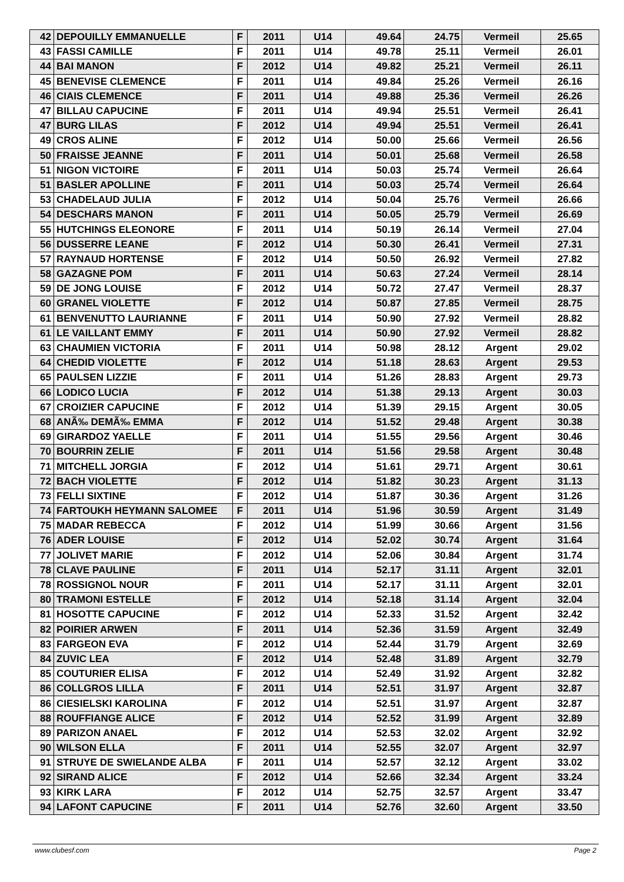| 42 | DEPOUILLY EMMANUELLE | F | 2011 | U14 | 49.64 | 24.75 | Vermeil | 25.65 |
| 43 | FASSI CAMILLE | F | 2011 | U14 | 49.78 | 25.11 | Vermeil | 26.01 |
| 44 | BAI MANON | F | 2012 | U14 | 49.82 | 25.21 | Vermeil | 26.11 |
| 45 | BENEVISE CLEMENCE | F | 2011 | U14 | 49.84 | 25.26 | Vermeil | 26.16 |
| 46 | CIAIS CLEMENCE | F | 2011 | U14 | 49.88 | 25.36 | Vermeil | 26.26 |
| 47 | BILLAU CAPUCINE | F | 2011 | U14 | 49.94 | 25.51 | Vermeil | 26.41 |
| 47 | BURG LILAS | F | 2012 | U14 | 49.94 | 25.51 | Vermeil | 26.41 |
| 49 | CROS ALINE | F | 2012 | U14 | 50.00 | 25.66 | Vermeil | 26.56 |
| 50 | FRAISSE JEANNE | F | 2011 | U14 | 50.01 | 25.68 | Vermeil | 26.58 |
| 51 | NIGON VICTOIRE | F | 2011 | U14 | 50.03 | 25.74 | Vermeil | 26.64 |
| 51 | BASLER APOLLINE | F | 2011 | U14 | 50.03 | 25.74 | Vermeil | 26.64 |
| 53 | CHADELAUD JULIA | F | 2012 | U14 | 50.04 | 25.76 | Vermeil | 26.66 |
| 54 | DESCHARS MANON | F | 2011 | U14 | 50.05 | 25.79 | Vermeil | 26.69 |
| 55 | HUTCHINGS ELEONORE | F | 2011 | U14 | 50.19 | 26.14 | Vermeil | 27.04 |
| 56 | DUSSERRE LEANE | F | 2012 | U14 | 50.30 | 26.41 | Vermeil | 27.31 |
| 57 | RAYNAUD HORTENSE | F | 2012 | U14 | 50.50 | 26.92 | Vermeil | 27.82 |
| 58 | GAZAGNE POM | F | 2011 | U14 | 50.63 | 27.24 | Vermeil | 28.14 |
| 59 | DE JONG LOUISE | F | 2012 | U14 | 50.72 | 27.47 | Vermeil | 28.37 |
| 60 | GRANEL VIOLETTE | F | 2012 | U14 | 50.87 | 27.85 | Vermeil | 28.75 |
| 61 | BENVENUTTO LAURIANNE | F | 2011 | U14 | 50.90 | 27.92 | Vermeil | 28.82 |
| 61 | LE VAILLANT EMMY | F | 2011 | U14 | 50.90 | 27.92 | Vermeil | 28.82 |
| 63 | CHAUMIEN VICTORIA | F | 2011 | U14 | 50.98 | 28.12 | Argent | 29.02 |
| 64 | CHEDID VIOLETTE | F | 2012 | U14 | 51.18 | 28.63 | Argent | 29.53 |
| 65 | PAULSEN LIZZIE | F | 2011 | U14 | 51.26 | 28.83 | Argent | 29.73 |
| 66 | LODICO LUCIA | F | 2012 | U14 | 51.38 | 29.13 | Argent | 30.03 |
| 67 | CROIZIER CAPUCINE | F | 2012 | U14 | 51.39 | 29.15 | Argent | 30.05 |
| 68 | ANÃ‰ DEMÃ‰ EMMA | F | 2012 | U14 | 51.52 | 29.48 | Argent | 30.38 |
| 69 | GIRARDOZ YAELLE | F | 2011 | U14 | 51.55 | 29.56 | Argent | 30.46 |
| 70 | BOURRIN ZELIE | F | 2011 | U14 | 51.56 | 29.58 | Argent | 30.48 |
| 71 | MITCHELL JORGIA | F | 2012 | U14 | 51.61 | 29.71 | Argent | 30.61 |
| 72 | BACH VIOLETTE | F | 2012 | U14 | 51.82 | 30.23 | Argent | 31.13 |
| 73 | FELLI SIXTINE | F | 2012 | U14 | 51.87 | 30.36 | Argent | 31.26 |
| 74 | FARTOUKH HEYMANN SALOMEE | F | 2011 | U14 | 51.96 | 30.59 | Argent | 31.49 |
| 75 | MADAR REBECCA | F | 2012 | U14 | 51.99 | 30.66 | Argent | 31.56 |
| 76 | ADER LOUISE | F | 2012 | U14 | 52.02 | 30.74 | Argent | 31.64 |
| 77 | JOLIVET MARIE | F | 2012 | U14 | 52.06 | 30.84 | Argent | 31.74 |
| 78 | CLAVE PAULINE | F | 2011 | U14 | 52.17 | 31.11 | Argent | 32.01 |
| 78 | ROSSIGNOL NOUR | F | 2011 | U14 | 52.17 | 31.11 | Argent | 32.01 |
| 80 | TRAMONI ESTELLE | F | 2012 | U14 | 52.18 | 31.14 | Argent | 32.04 |
| 81 | HOSOTTE CAPUCINE | F | 2012 | U14 | 52.33 | 31.52 | Argent | 32.42 |
| 82 | POIRIER ARWEN | F | 2011 | U14 | 52.36 | 31.59 | Argent | 32.49 |
| 83 | FARGEON EVA | F | 2012 | U14 | 52.44 | 31.79 | Argent | 32.69 |
| 84 | ZUVIC LEA | F | 2012 | U14 | 52.48 | 31.89 | Argent | 32.79 |
| 85 | COUTURIER ELISA | F | 2012 | U14 | 52.49 | 31.92 | Argent | 32.82 |
| 86 | COLLGROS LILLA | F | 2011 | U14 | 52.51 | 31.97 | Argent | 32.87 |
| 86 | CIESIELSKI KAROLINA | F | 2012 | U14 | 52.51 | 31.97 | Argent | 32.87 |
| 88 | ROUFFIANGE ALICE | F | 2012 | U14 | 52.52 | 31.99 | Argent | 32.89 |
| 89 | PARIZON ANAEL | F | 2012 | U14 | 52.53 | 32.02 | Argent | 32.92 |
| 90 | WILSON ELLA | F | 2011 | U14 | 52.55 | 32.07 | Argent | 32.97 |
| 91 | STRUYE DE SWIELANDE ALBA | F | 2011 | U14 | 52.57 | 32.12 | Argent | 33.02 |
| 92 | SIRAND ALICE | F | 2012 | U14 | 52.66 | 32.34 | Argent | 33.24 |
| 93 | KIRK LARA | F | 2012 | U14 | 52.75 | 32.57 | Argent | 33.47 |
| 94 | LAFONT CAPUCINE | F | 2011 | U14 | 52.76 | 32.60 | Argent | 33.50 |
www.clubesf.com Page 2